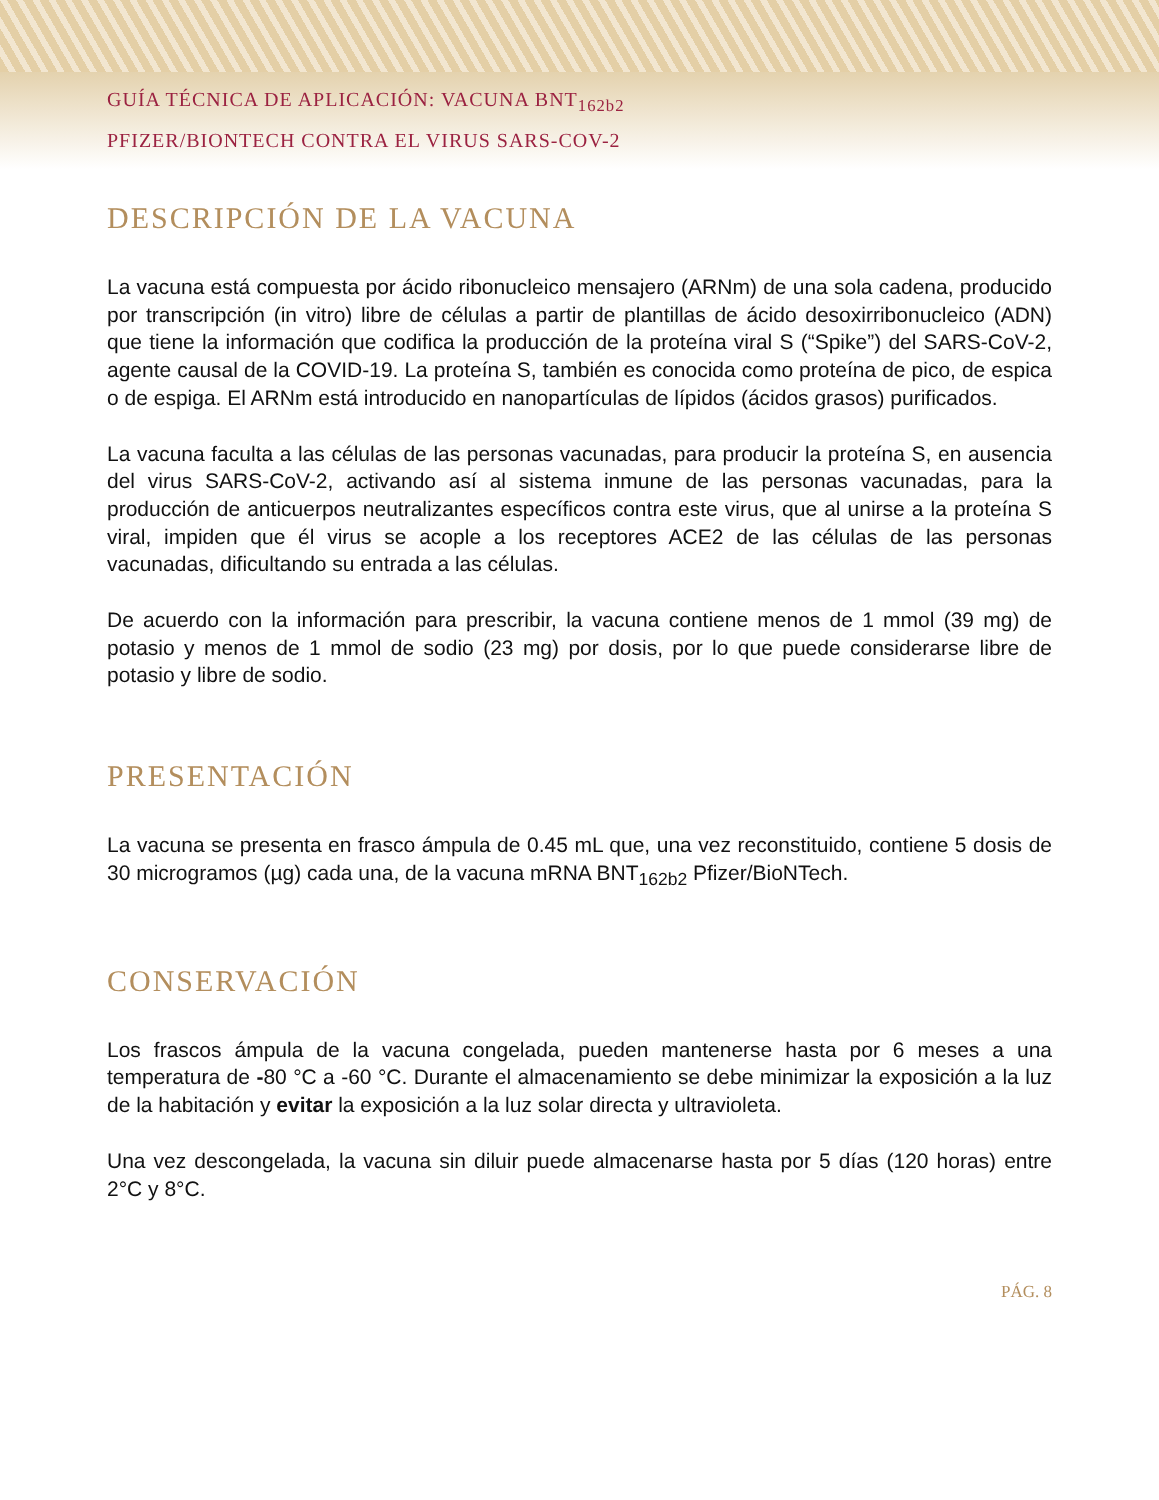GUÍA TÉCNICA DE APLICACIÓN: VACUNA BNT<sub>162b2</sub>
PFIZER/BIONTECH CONTRA EL VIRUS SARS-COV-2
DESCRIPCIÓN DE LA VACUNA
La vacuna está compuesta por ácido ribonucleico mensajero (ARNm) de una sola cadena, producido por transcripción (in vitro) libre de células a partir de plantillas de ácido desoxirribonucleico (ADN) que tiene la información que codifica la producción de la proteína viral S (“Spike”) del SARS-CoV-2, agente causal de la COVID-19. La proteína S, también es conocida como proteína de pico, de espica o de espiga. El ARNm está introducido en nanopartículas de lípidos (ácidos grasos) purificados.
La vacuna faculta a las células de las personas vacunadas, para producir la proteína S, en ausencia del virus SARS-CoV-2, activando así al sistema inmune de las personas vacunadas, para la producción de anticuerpos neutralizantes específicos contra este virus, que al unirse a la proteína S viral, impiden que él virus se acople a los receptores ACE2 de las células de las personas vacunadas, dificultando su entrada a las células.
De acuerdo con la información para prescribir, la vacuna contiene menos de 1 mmol (39 mg) de potasio y menos de 1 mmol de sodio (23 mg) por dosis, por lo que puede considerarse libre de potasio y libre de sodio.
PRESENTACIÓN
La vacuna se presenta en frasco ámpula de 0.45 mL que, una vez reconstituido, contiene 5 dosis de 30 microgramos (µg) cada una, de la vacuna mRNA BNT<sub>162b2</sub> Pfizer/BioNTech.
CONSERVACIÓN
Los frascos ámpula de la vacuna congelada, pueden mantenerse hasta por 6 meses a una temperatura de -80 °C a -60 °C. Durante el almacenamiento se debe minimizar la exposición a la luz de la habitación y evitar la exposición a la luz solar directa y ultravioleta.
Una vez descongelada, la vacuna sin diluir puede almacenarse hasta por 5 días (120 horas) entre 2°C y 8°C.
PÁG. 8